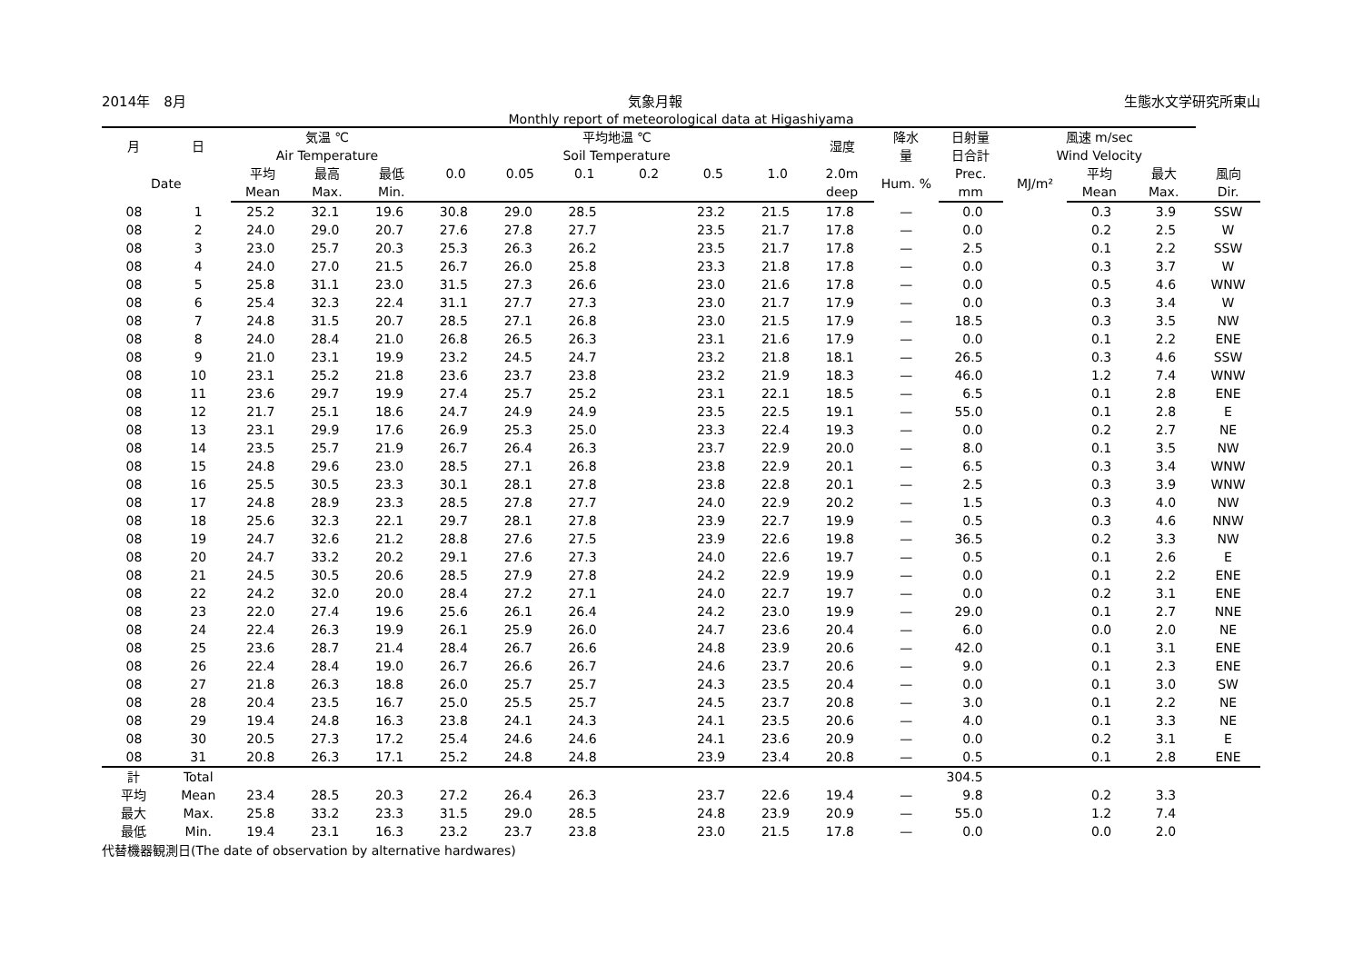2014年　8月 気象月報 生態水文学研究所東山
Monthly report of meteorological data at Higashiyama
| 月 | 日 | 気温 ℃ Air Temperature | | | 平均地温 ℃ Soil Temperature | | | | | | 湿度 | 降水 量 | 日射量 日合計 | 風速 m/sec Wind Velocity | | | |
| --- | --- | --- | --- | --- | --- | --- | --- | --- | --- | --- | --- | --- | --- | --- | --- | --- | --- |
| Date | | 平均 | 最高 | 最低 | 0.0 | 0.05 | 0.1 | 0.2 | 0.5 | 1.0 | 2.0m | Hum. % | Prec. | MJ/m² | 平均 | 最大 | 風向 |
| | | Mean | Max. | Min. | | | | | | | deep | | mm | | Mean | Max. | Dir. |
| 08 | 1 | 25.2 | 32.1 | 19.6 | 30.8 | 29.0 | 28.5 | | 23.2 | 21.5 | 17.8 | — | 0.0 | | 0.3 | 3.9 | SSW |
| 08 | 2 | 24.0 | 29.0 | 20.7 | 27.6 | 27.8 | 27.7 | | 23.5 | 21.7 | 17.8 | — | 0.0 | | 0.2 | 2.5 | W |
| 08 | 3 | 23.0 | 25.7 | 20.3 | 25.3 | 26.3 | 26.2 | | 23.5 | 21.7 | 17.8 | — | 2.5 | | 0.1 | 2.2 | SSW |
| 08 | 4 | 24.0 | 27.0 | 21.5 | 26.7 | 26.0 | 25.8 | | 23.3 | 21.8 | 17.8 | — | 0.0 | | 0.3 | 3.7 | W |
| 08 | 5 | 25.8 | 31.1 | 23.0 | 31.5 | 27.3 | 26.6 | | 23.0 | 21.6 | 17.8 | — | 0.0 | | 0.5 | 4.6 | WNW |
| 08 | 6 | 25.4 | 32.3 | 22.4 | 31.1 | 27.7 | 27.3 | | 23.0 | 21.7 | 17.9 | — | 0.0 | | 0.3 | 3.4 | W |
| 08 | 7 | 24.8 | 31.5 | 20.7 | 28.5 | 27.1 | 26.8 | | 23.0 | 21.5 | 17.9 | — | 18.5 | | 0.3 | 3.5 | NW |
| 08 | 8 | 24.0 | 28.4 | 21.0 | 26.8 | 26.5 | 26.3 | | 23.1 | 21.6 | 17.9 | — | 0.0 | | 0.1 | 2.2 | ENE |
| 08 | 9 | 21.0 | 23.1 | 19.9 | 23.2 | 24.5 | 24.7 | | 23.2 | 21.8 | 18.1 | — | 26.5 | | 0.3 | 4.6 | SSW |
| 08 | 10 | 23.1 | 25.2 | 21.8 | 23.6 | 23.7 | 23.8 | | 23.2 | 21.9 | 18.3 | — | 46.0 | | 1.2 | 7.4 | WNW |
| 08 | 11 | 23.6 | 29.7 | 19.9 | 27.4 | 25.7 | 25.2 | | 23.1 | 22.1 | 18.5 | — | 6.5 | | 0.1 | 2.8 | ENE |
| 08 | 12 | 21.7 | 25.1 | 18.6 | 24.7 | 24.9 | 24.9 | | 23.5 | 22.5 | 19.1 | — | 55.0 | | 0.1 | 2.8 | E |
| 08 | 13 | 23.1 | 29.9 | 17.6 | 26.9 | 25.3 | 25.0 | | 23.3 | 22.4 | 19.3 | — | 0.0 | | 0.2 | 2.7 | NE |
| 08 | 14 | 23.5 | 25.7 | 21.9 | 26.7 | 26.4 | 26.3 | | 23.7 | 22.9 | 20.0 | — | 8.0 | | 0.1 | 3.5 | NW |
| 08 | 15 | 24.8 | 29.6 | 23.0 | 28.5 | 27.1 | 26.8 | | 23.8 | 22.9 | 20.1 | — | 6.5 | | 0.3 | 3.4 | WNW |
| 08 | 16 | 25.5 | 30.5 | 23.3 | 30.1 | 28.1 | 27.8 | | 23.8 | 22.8 | 20.1 | — | 2.5 | | 0.3 | 3.9 | WNW |
| 08 | 17 | 24.8 | 28.9 | 23.3 | 28.5 | 27.8 | 27.7 | | 24.0 | 22.9 | 20.2 | — | 1.5 | | 0.3 | 4.0 | NW |
| 08 | 18 | 25.6 | 32.3 | 22.1 | 29.7 | 28.1 | 27.8 | | 23.9 | 22.7 | 19.9 | — | 0.5 | | 0.3 | 4.6 | NNW |
| 08 | 19 | 24.7 | 32.6 | 21.2 | 28.8 | 27.6 | 27.5 | | 23.9 | 22.6 | 19.8 | — | 36.5 | | 0.2 | 3.3 | NW |
| 08 | 20 | 24.7 | 33.2 | 20.2 | 29.1 | 27.6 | 27.3 | | 24.0 | 22.6 | 19.7 | — | 0.5 | | 0.1 | 2.6 | E |
| 08 | 21 | 24.5 | 30.5 | 20.6 | 28.5 | 27.9 | 27.8 | | 24.2 | 22.9 | 19.9 | — | 0.0 | | 0.1 | 2.2 | ENE |
| 08 | 22 | 24.2 | 32.0 | 20.0 | 28.4 | 27.2 | 27.1 | | 24.0 | 22.7 | 19.7 | — | 0.0 | | 0.2 | 3.1 | ENE |
| 08 | 23 | 22.0 | 27.4 | 19.6 | 25.6 | 26.1 | 26.4 | | 24.2 | 23.0 | 19.9 | — | 29.0 | | 0.1 | 2.7 | NNE |
| 08 | 24 | 22.4 | 26.3 | 19.9 | 26.1 | 25.9 | 26.0 | | 24.7 | 23.6 | 20.4 | — | 6.0 | | 0.0 | 2.0 | NE |
| 08 | 25 | 23.6 | 28.7 | 21.4 | 28.4 | 26.7 | 26.6 | | 24.8 | 23.9 | 20.6 | — | 42.0 | | 0.1 | 3.1 | ENE |
| 08 | 26 | 22.4 | 28.4 | 19.0 | 26.7 | 26.6 | 26.7 | | 24.6 | 23.7 | 20.6 | — | 9.0 | | 0.1 | 2.3 | ENE |
| 08 | 27 | 21.8 | 26.3 | 18.8 | 26.0 | 25.7 | 25.7 | | 24.3 | 23.5 | 20.4 | — | 0.0 | | 0.1 | 3.0 | SW |
| 08 | 28 | 20.4 | 23.5 | 16.7 | 25.0 | 25.5 | 25.7 | | 24.5 | 23.7 | 20.8 | — | 3.0 | | 0.1 | 2.2 | NE |
| 08 | 29 | 19.4 | 24.8 | 16.3 | 23.8 | 24.1 | 24.3 | | 24.1 | 23.5 | 20.6 | — | 4.0 | | 0.1 | 3.3 | NE |
| 08 | 30 | 20.5 | 27.3 | 17.2 | 25.4 | 24.6 | 24.6 | | 24.1 | 23.6 | 20.9 | — | 0.0 | | 0.2 | 3.1 | E |
| 08 | 31 | 20.8 | 26.3 | 17.1 | 25.2 | 24.8 | 24.8 | | 23.9 | 23.4 | 20.8 | — | 0.5 | | 0.1 | 2.8 | ENE |
| 計 | Total | | | | | | | | | | | | 304.5 | | | | |
| 平均 | Mean | 23.4 | 28.5 | 20.3 | 27.2 | 26.4 | 26.3 | | 23.7 | 22.6 | 19.4 | — | 9.8 | | 0.2 | 3.3 | |
| 最大 | Max. | 25.8 | 33.2 | 23.3 | 31.5 | 29.0 | 28.5 | | 24.8 | 23.9 | 20.9 | — | 55.0 | | 1.2 | 7.4 | |
| 最低 | Min. | 19.4 | 23.1 | 16.3 | 23.2 | 23.7 | 23.8 | | 23.0 | 21.5 | 17.8 | — | 0.0 | | 0.0 | 2.0 | |
代替機器観測日(The date of observation by alternative hardwares)